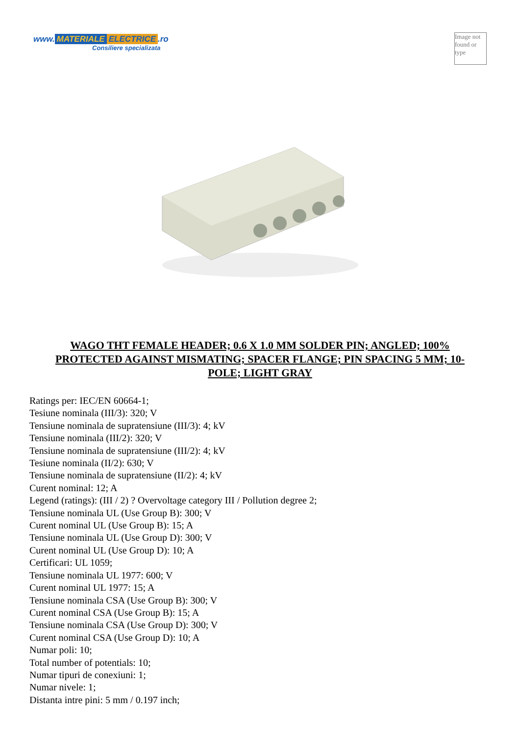www. MATERIALE ELECTRICE.ro
Consiliere specializata
Image not found or type
WAGO THT FEMALE HEADER; 0.6 X 1.0 MM SOLDER PIN; ANGLED; 100% PROTECTED AGAINST MISMATING; SPACER FLANGE; PIN SPACING 5 MM; 10-POLE; LIGHT GRAY
Ratings per: IEC/EN 60664-1;
Tesiune nominala (III/3): 320; V
Tensiune nominala de supratensiune (III/3): 4; kV
Tensiune nominala (III/2): 320; V
Tensiune nominala de supratensiune (III/2): 4; kV
Tesiune nominala (II/2): 630; V
Tensiune nominala de supratensiune (II/2): 4; kV
Curent nominal: 12; A
Legend (ratings): (III / 2) ? Overvoltage category III / Pollution degree 2;
Tensiune nominala UL (Use Group B): 300; V
Curent nominal UL (Use Group B): 15; A
Tensiune nominala UL (Use Group D): 300; V
Curent nominal UL (Use Group D): 10; A
Certificari: UL 1059;
Tensiune nominala UL 1977: 600; V
Curent nominal UL 1977: 15; A
Tensiune nominala CSA (Use Group B): 300; V
Curent nominal CSA (Use Group B): 15; A
Tensiune nominala CSA (Use Group D): 300; V
Curent nominal CSA (Use Group D): 10; A
Numar poli: 10;
Total number of potentials: 10;
Numar tipuri de conexiuni: 1;
Numar nivele: 1;
Distanta intre pini: 5 mm / 0.197 inch;